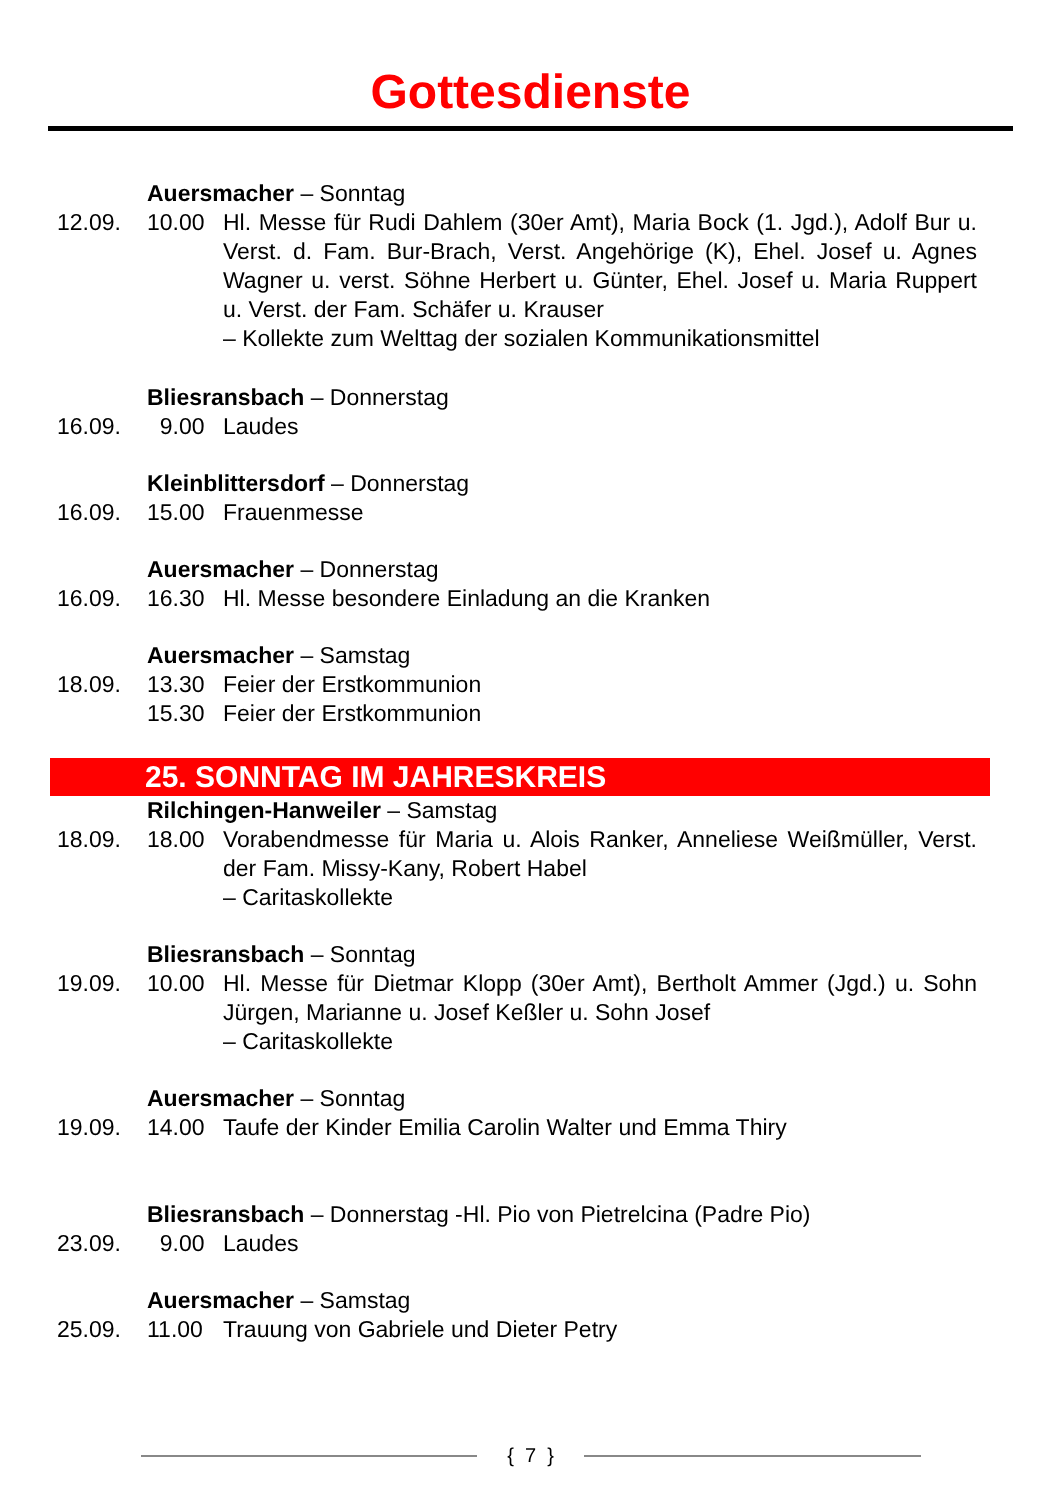Gottesdienste
Auersmacher – Sonntag
12.09. 10.00 Hl. Messe für Rudi Dahlem (30er Amt), Maria Bock (1. Jgd.), Adolf Bur u. Verst. d. Fam. Bur-Brach, Verst. Angehörige (K), Ehel. Josef u. Agnes Wagner u. verst. Söhne Herbert u. Günter, Ehel. Josef u. Maria Ruppert u. Verst. der Fam. Schäfer u. Krauser
– Kollekte zum Welttag der sozialen Kommunikationsmittel
Bliesransbach – Donnerstag
16.09. 9.00 Laudes
Kleinblittersdorf – Donnerstag
16.09. 15.00 Frauenmesse
Auersmacher – Donnerstag
16.09. 16.30 Hl. Messe besondere Einladung an die Kranken
Auersmacher – Samstag
18.09. 13.30 Feier der Erstkommunion
15.30 Feier der Erstkommunion
25. SONNTAG IM JAHRESKREIS
Rilchingen-Hanweiler – Samstag
18.09. 18.00 Vorabendmesse für Maria u. Alois Ranker, Anneliese Weißmüller, Verst. der Fam. Missy-Kany, Robert Habel
– Caritaskollekte
Bliesransbach – Sonntag
19.09. 10.00 Hl. Messe für Dietmar Klopp (30er Amt), Bertholt Ammer (Jgd.) u. Sohn Jürgen, Marianne u. Josef Keßler u. Sohn Josef
– Caritaskollekte
Auersmacher – Sonntag
19.09. 14.00 Taufe der Kinder Emilia Carolin Walter und Emma Thiry
Bliesransbach – Donnerstag -Hl. Pio von Pietrelcina (Padre Pio)
23.09. 9.00 Laudes
Auersmacher – Samstag
25.09. 11.00 Trauung von Gabriele und Dieter Petry
{ 7 }